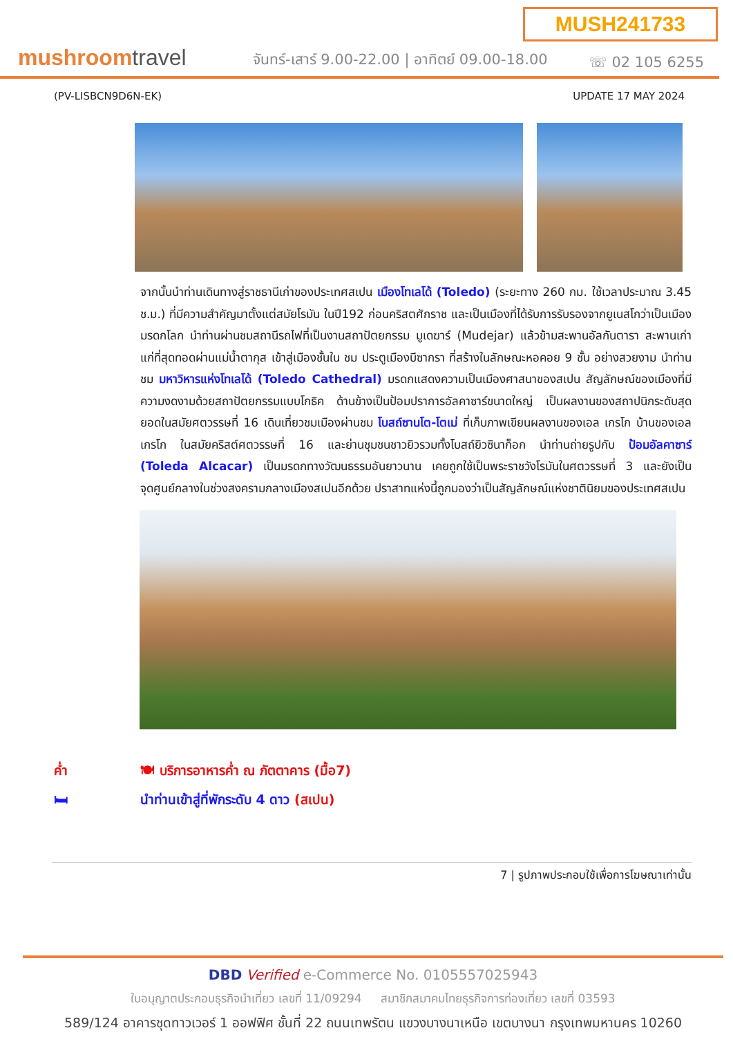MUSH241733
mushroomtravel
จันทร์-เสาร์ 9.00-22.00 | อาทิตย์ 09.00-18.00
☏ 02 105 6255
(PV-LISBCN9D6N-EK) UPDATE 17 MAY 2024
จากนั้นนำท่านเดินทางสู่ราชธานีเก่าของประเทศสเปน เมืองโทเลโด้ (Toledo) (ระยะทาง 260 กม. ใช้เวลาประมาณ 3.45 ช.ม.) ที่มีความสำคัญมาตั้งแต่สมัยโรมัน ในปี192 ก่อนคริสตศักราช และเป็นเมืองที่ได้รับการรับรองจากยูเนสโกว่าเป็นเมืองมรดกโลก นำท่านผ่านชมสถานีรถไฟที่เป็นงานสถาปัตยกรรม มูเดฆาร์ (Mudejar) แล้วข้ามสะพานอัลกันตารา สะพานเก่าแก่ที่สุดทอดผ่านแม่น้ำตากุส เข้าสู่เมืองชั้นใน ชม ประตูเมืองบีซากรา ที่สร้างในลักษณะหอคอย 9 ชั้น อย่างสวยงาม นำท่านชม มหาวิหารแห่งโทเลโด้ (Toledo Cathedral) มรดกแสดงความเป็นเมืองศาสนาของสเปน สัญลักษณ์ของเมืองที่มีความงดงามด้วยสถาปัตยกรรมแบบโกธิค ด้านข้างเป็นป้อมปราการอัลคาซาร์ขนาดใหญ่ เป็นผลงานของสถาปนิกระดับสุดยอดในสมัยศตวรรษที่ 16 เดินเที่ยวชมเมืองผ่านชม โบสถ์ซานโต-โตเม่ ที่เก็บภาพเขียนผลงานของเอล เกรโก บ้านของเอล เกรโก ในสมัยคริสต์ศตวรรษที่ 16 และย่านชุมชนชาวยิวรวมทั้งโบสถ์ยิวซินาก็อก นำท่านถ่ายรูปกับ ป้อมอัลคาซาร์ (Toleda Alcacar) เป็นมรดกทางวัฒนธรรมอันยาวนาน เคยถูกใช้เป็นพระราชวังโรมันในศตวรรษที่ 3 และยังเป็นจุดศูนย์กลางในช่วงสงครามกลางเมืองสเปนอีกด้วย ปราสาทแห่งนี้ถูกมองว่าเป็นสัญลักษณ์แห่งชาตินิยมของประเทศสเปน
ค่ำ 🍽 บริการอาหารค่ำ ณ ภัตตาคาร (มื้อ7)
🛏 นำท่านเข้าสู่ที่พักระดับ 4 ดาว (สเปน)
7 | รูปภาพประกอบใช้เพื่อการโฆษณาเท่านั้น
DBD Verified e-Commerce No. 0105557025943
ใบอนุญาตประกอบธุรกิจนำเที่ยว เลขที่ 11/09294 สมาชิกสมาคมไทยธุรกิจการท่องเที่ยว เลขที่ 03593
589/124 อาคารชุดทาวเวอร์ 1 ออฟฟิศ ชั้นที่ 22 ถนนเทพรัตน แขวงบางนาเหนือ เขตบางนา กรุงเทพมหานคร 10260